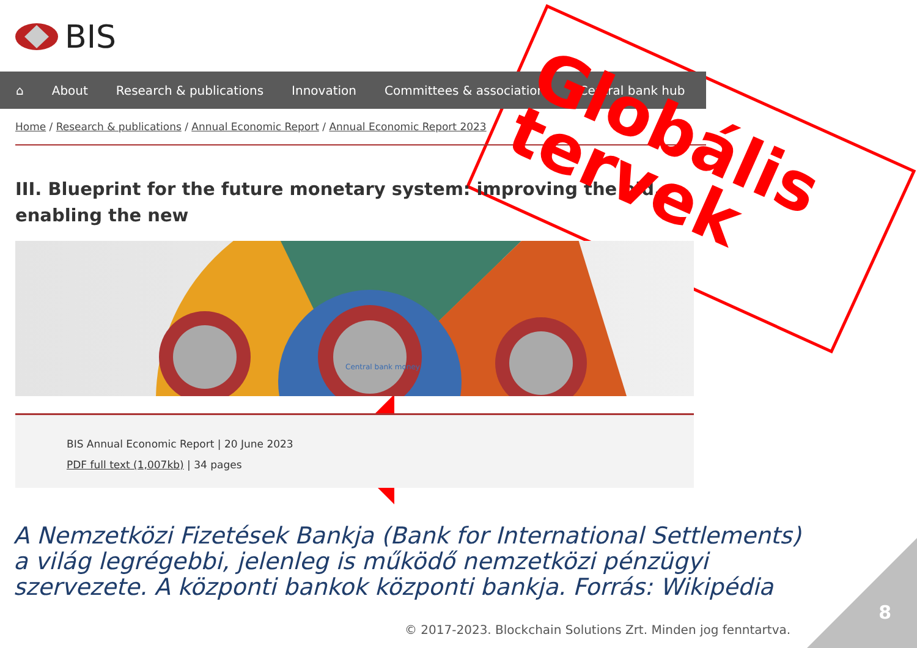BIS
⌂ About Research & publications Innovation Committees & associations Central bank hub
Home / Research & publications / Annual Economic Report / Annual Economic Report 2023
III. Blueprint for the future monetary system: improving the old, enabling the new
Central bank money
BIS Annual Economic Report | 20 June 2023
PDF full text (1,007kb) | 34 pages
Globális
tervek
A Nemzetközi Fizetések Bankja (Bank for International Settlements) a világ legrégebbi, jelenleg is működő nemzetközi pénzügyi szervezete. A központi bankok központi bankja. Forrás: Wikipédia
© 2017-2023. Blockchain Solutions Zrt. Minden jog fenntartva.
8